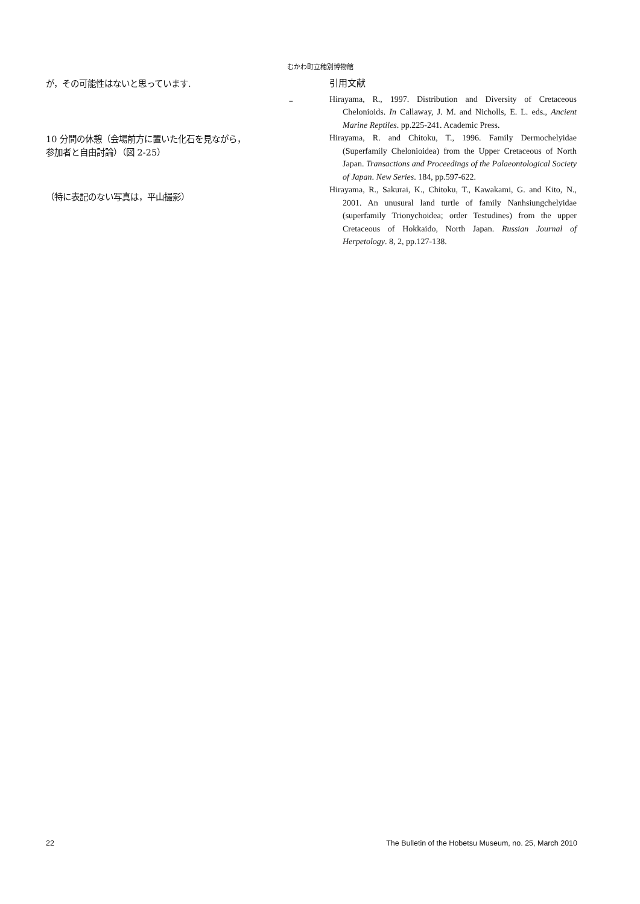むかわ町立穂別博物館
が，その可能性はないと思っています.
–
10 分間の休憩（会場前方に置いた化石を見ながら，
参加者と自由討論）（図 2-25）
（特に表記のない写真は，平山撮影）
引用文献
Hirayama, R., 1997. Distribution and Diversity of Cretaceous Chelonioids. In Callaway, J. M. and Nicholls, E. L. eds., Ancient Marine Reptiles. pp.225-241. Academic Press.
Hirayama, R. and Chitoku, T., 1996. Family Dermochelyidae (Superfamily Chelonioidea) from the Upper Cretaceous of North Japan. Transactions and Proceedings of the Palaeontological Society of Japan. New Series. 184, pp.597-622.
Hirayama, R., Sakurai, K., Chitoku, T., Kawakami, G. and Kito, N., 2001. An unusural land turtle of family Nanhsiungchelyidae (superfamily Trionychoidea; order Testudines) from the upper Cretaceous of Hokkaido, North Japan. Russian Journal of Herpetology. 8, 2, pp.127-138.
22 The Bulletin of the Hobetsu Museum, no. 25, March 2010